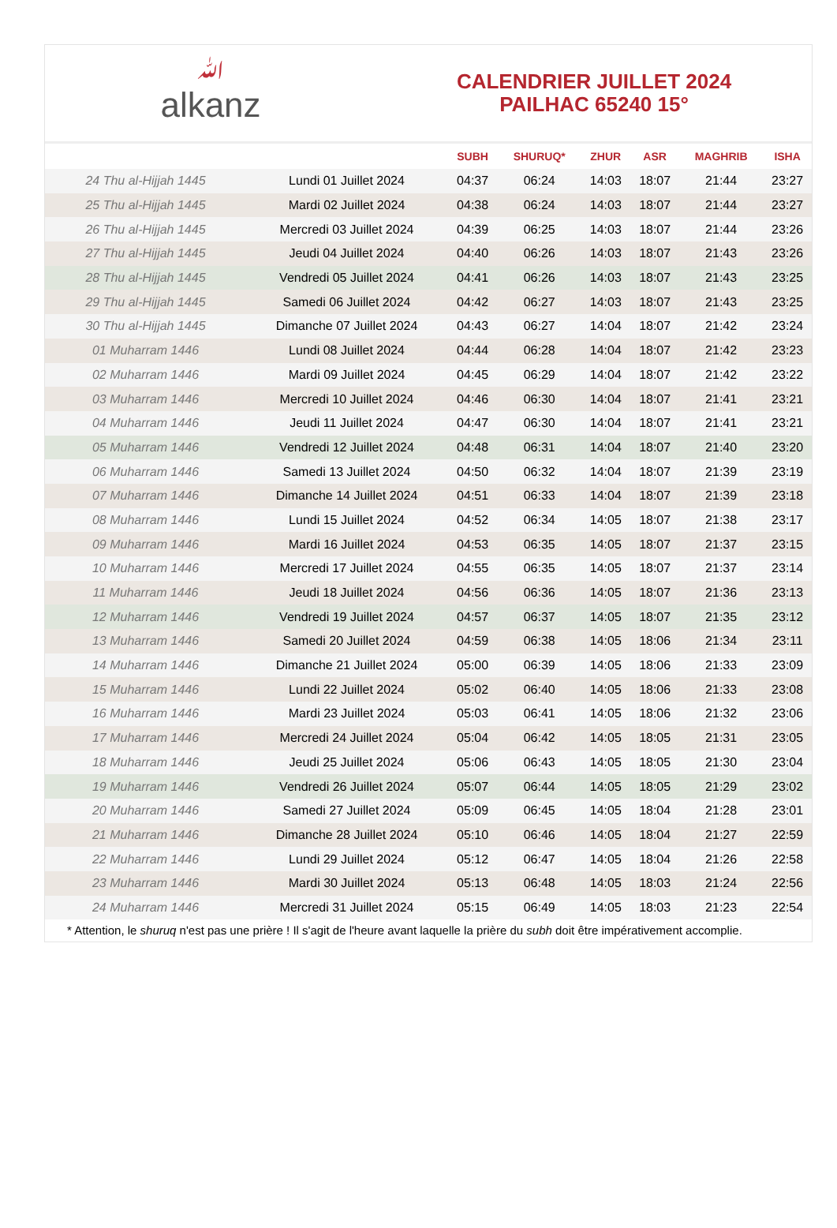ﷲalkanz
CALENDRIER JUILLET 2024
PAILHAC 65240 15°
| | | SUBH | SHURUQ* | ZHUR | ASR | MAGHRIB | ISHA |
| --- | --- | --- | --- | --- | --- | --- | --- |
| 24 Thu al-Hijjah 1445 | Lundi 01 Juillet 2024 | 04:37 | 06:24 | 14:03 | 18:07 | 21:44 | 23:27 |
| 25 Thu al-Hijjah 1445 | Mardi 02 Juillet 2024 | 04:38 | 06:24 | 14:03 | 18:07 | 21:44 | 23:27 |
| 26 Thu al-Hijjah 1445 | Mercredi 03 Juillet 2024 | 04:39 | 06:25 | 14:03 | 18:07 | 21:44 | 23:26 |
| 27 Thu al-Hijjah 1445 | Jeudi 04 Juillet 2024 | 04:40 | 06:26 | 14:03 | 18:07 | 21:43 | 23:26 |
| 28 Thu al-Hijjah 1445 | Vendredi 05 Juillet 2024 | 04:41 | 06:26 | 14:03 | 18:07 | 21:43 | 23:25 |
| 29 Thu al-Hijjah 1445 | Samedi 06 Juillet 2024 | 04:42 | 06:27 | 14:03 | 18:07 | 21:43 | 23:25 |
| 30 Thu al-Hijjah 1445 | Dimanche 07 Juillet 2024 | 04:43 | 06:27 | 14:04 | 18:07 | 21:42 | 23:24 |
| 01 Muharram 1446 | Lundi 08 Juillet 2024 | 04:44 | 06:28 | 14:04 | 18:07 | 21:42 | 23:23 |
| 02 Muharram 1446 | Mardi 09 Juillet 2024 | 04:45 | 06:29 | 14:04 | 18:07 | 21:42 | 23:22 |
| 03 Muharram 1446 | Mercredi 10 Juillet 2024 | 04:46 | 06:30 | 14:04 | 18:07 | 21:41 | 23:21 |
| 04 Muharram 1446 | Jeudi 11 Juillet 2024 | 04:47 | 06:30 | 14:04 | 18:07 | 21:41 | 23:21 |
| 05 Muharram 1446 | Vendredi 12 Juillet 2024 | 04:48 | 06:31 | 14:04 | 18:07 | 21:40 | 23:20 |
| 06 Muharram 1446 | Samedi 13 Juillet 2024 | 04:50 | 06:32 | 14:04 | 18:07 | 21:39 | 23:19 |
| 07 Muharram 1446 | Dimanche 14 Juillet 2024 | 04:51 | 06:33 | 14:04 | 18:07 | 21:39 | 23:18 |
| 08 Muharram 1446 | Lundi 15 Juillet 2024 | 04:52 | 06:34 | 14:05 | 18:07 | 21:38 | 23:17 |
| 09 Muharram 1446 | Mardi 16 Juillet 2024 | 04:53 | 06:35 | 14:05 | 18:07 | 21:37 | 23:15 |
| 10 Muharram 1446 | Mercredi 17 Juillet 2024 | 04:55 | 06:35 | 14:05 | 18:07 | 21:37 | 23:14 |
| 11 Muharram 1446 | Jeudi 18 Juillet 2024 | 04:56 | 06:36 | 14:05 | 18:07 | 21:36 | 23:13 |
| 12 Muharram 1446 | Vendredi 19 Juillet 2024 | 04:57 | 06:37 | 14:05 | 18:07 | 21:35 | 23:12 |
| 13 Muharram 1446 | Samedi 20 Juillet 2024 | 04:59 | 06:38 | 14:05 | 18:06 | 21:34 | 23:11 |
| 14 Muharram 1446 | Dimanche 21 Juillet 2024 | 05:00 | 06:39 | 14:05 | 18:06 | 21:33 | 23:09 |
| 15 Muharram 1446 | Lundi 22 Juillet 2024 | 05:02 | 06:40 | 14:05 | 18:06 | 21:33 | 23:08 |
| 16 Muharram 1446 | Mardi 23 Juillet 2024 | 05:03 | 06:41 | 14:05 | 18:06 | 21:32 | 23:06 |
| 17 Muharram 1446 | Mercredi 24 Juillet 2024 | 05:04 | 06:42 | 14:05 | 18:05 | 21:31 | 23:05 |
| 18 Muharram 1446 | Jeudi 25 Juillet 2024 | 05:06 | 06:43 | 14:05 | 18:05 | 21:30 | 23:04 |
| 19 Muharram 1446 | Vendredi 26 Juillet 2024 | 05:07 | 06:44 | 14:05 | 18:05 | 21:29 | 23:02 |
| 20 Muharram 1446 | Samedi 27 Juillet 2024 | 05:09 | 06:45 | 14:05 | 18:04 | 21:28 | 23:01 |
| 21 Muharram 1446 | Dimanche 28 Juillet 2024 | 05:10 | 06:46 | 14:05 | 18:04 | 21:27 | 22:59 |
| 22 Muharram 1446 | Lundi 29 Juillet 2024 | 05:12 | 06:47 | 14:05 | 18:04 | 21:26 | 22:58 |
| 23 Muharram 1446 | Mardi 30 Juillet 2024 | 05:13 | 06:48 | 14:05 | 18:03 | 21:24 | 22:56 |
| 24 Muharram 1446 | Mercredi 31 Juillet 2024 | 05:15 | 06:49 | 14:05 | 18:03 | 21:23 | 22:54 |
* Attention, le shuruq n'est pas une prière ! Il s'agit de l'heure avant laquelle la prière du subh doit être impérativement accomplie.